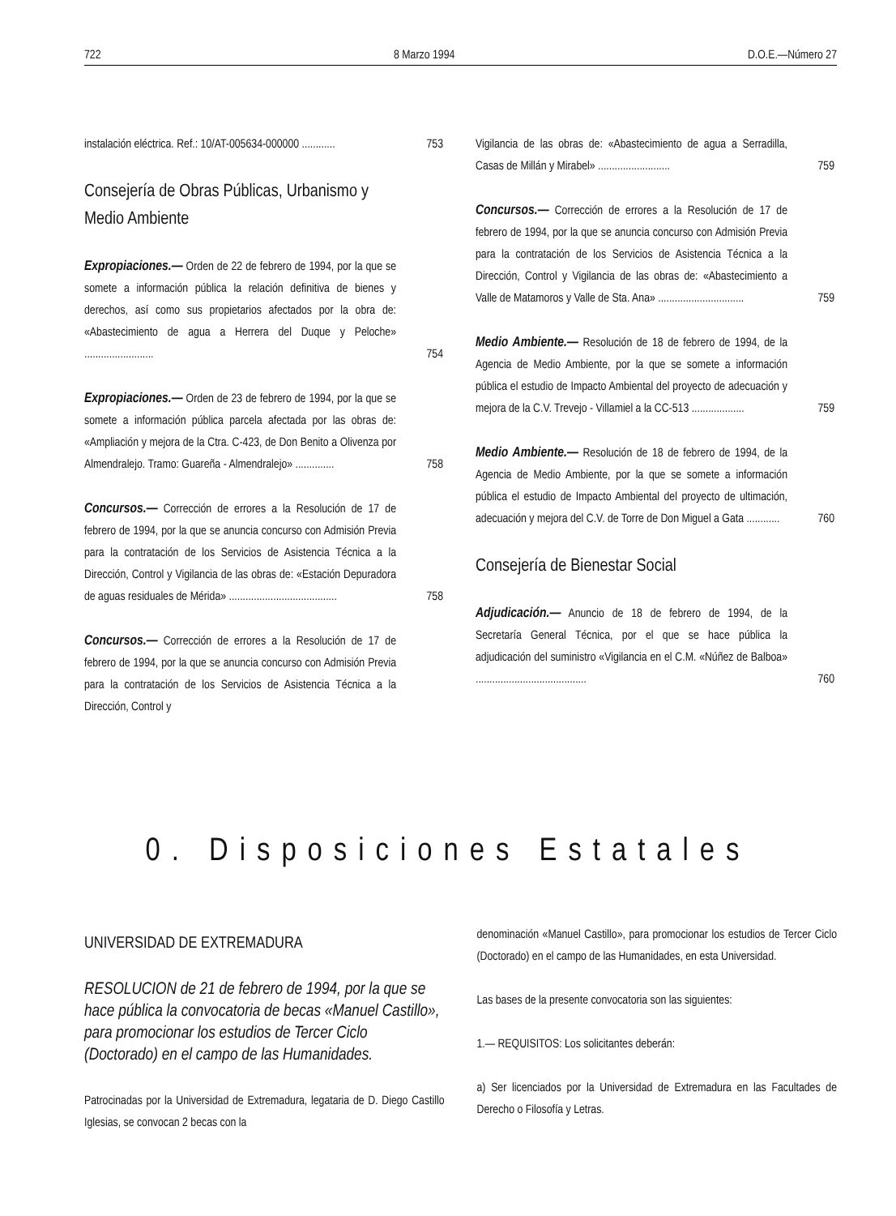722 8 Marzo 1994 D.O.E.—Número 27
instalación eléctrica. Ref.: 10/AT-005634-000000 ............
753
Consejería de Obras Públicas, Urbanismo y Medio Ambiente
Expropiaciones.— Orden de 22 de febrero de 1994, por la que se somete a información pública la relación definitiva de bienes y derechos, así como sus propietarios afectados por la obra de: «Abastecimiento de agua a Herrera del Duque y Peloche» .........................
754
Expropiaciones.— Orden de 23 de febrero de 1994, por la que se somete a información pública parcela afectada por las obras de: «Ampliación y mejora de la Ctra. C-423, de Don Benito a Olivenza por Almendralejo. Tramo: Guareña - Almendralejo» ..............
758
Concursos.— Corrección de errores a la Resolución de 17 de febrero de 1994, por la que se anuncia concurso con Admisión Previa para la contratación de los Servicios de Asistencia Técnica a la Dirección, Control y Vigilancia de las obras de: «Estación Depuradora de aguas residuales de Mérida» .......................................
758
Concursos.— Corrección de errores a la Resolución de 17 de febrero de 1994, por la que se anuncia concurso con Admisión Previa para la contratación de los Servicios de Asistencia Técnica a la Dirección, Control y
Vigilancia de las obras de: «Abastecimiento de agua a Serradilla, Casas de Millán y Mirabel» ..........................
759
Concursos.— Corrección de errores a la Resolución de 17 de febrero de 1994, por la que se anuncia concurso con Admisión Previa para la contratación de los Servicios de Asistencia Técnica a la Dirección, Control y Vigilancia de las obras de: «Abastecimiento a Valle de Matamoros y Valle de Sta. Ana» ...............................
759
Medio Ambiente.— Resolución de 18 de febrero de 1994, de la Agencia de Medio Ambiente, por la que se somete a información pública el estudio de Impacto Ambiental del proyecto de adecuación y mejora de la C.V. Trevejo - Villamiel a la CC-513 ...................
759
Medio Ambiente.— Resolución de 18 de febrero de 1994, de la Agencia de Medio Ambiente, por la que se somete a información pública el estudio de Impacto Ambiental del proyecto de ultimación, adecuación y mejora del C.V. de Torre de Don Miguel a Gata ............
760
Consejería de Bienestar Social
Adjudicación.— Anuncio de 18 de febrero de 1994, de la Secretaría General Técnica, por el que se hace pública la adjudicación del suministro «Vigilancia en el C.M. «Núñez de Balboa» ........................................
760
0. Disposiciones Estatales
UNIVERSIDAD DE EXTREMADURA
RESOLUCION de 21 de febrero de 1994, por la que se hace pública la convocatoria de becas «Manuel Castillo», para promocionar los estudios de Tercer Ciclo (Doctorado) en el campo de las Humanidades.
Patrocinadas por la Universidad de Extremadura, legataria de D. Diego Castillo Iglesias, se convocan 2 becas con la
denominación «Manuel Castillo», para promocionar los estudios de Tercer Ciclo (Doctorado) en el campo de las Humanidades, en esta Universidad.
Las bases de la presente convocatoria son las siguientes:
1.— REQUISITOS: Los solicitantes deberán:
a) Ser licenciados por la Universidad de Extremadura en las Facultades de Derecho o Filosofía y Letras.